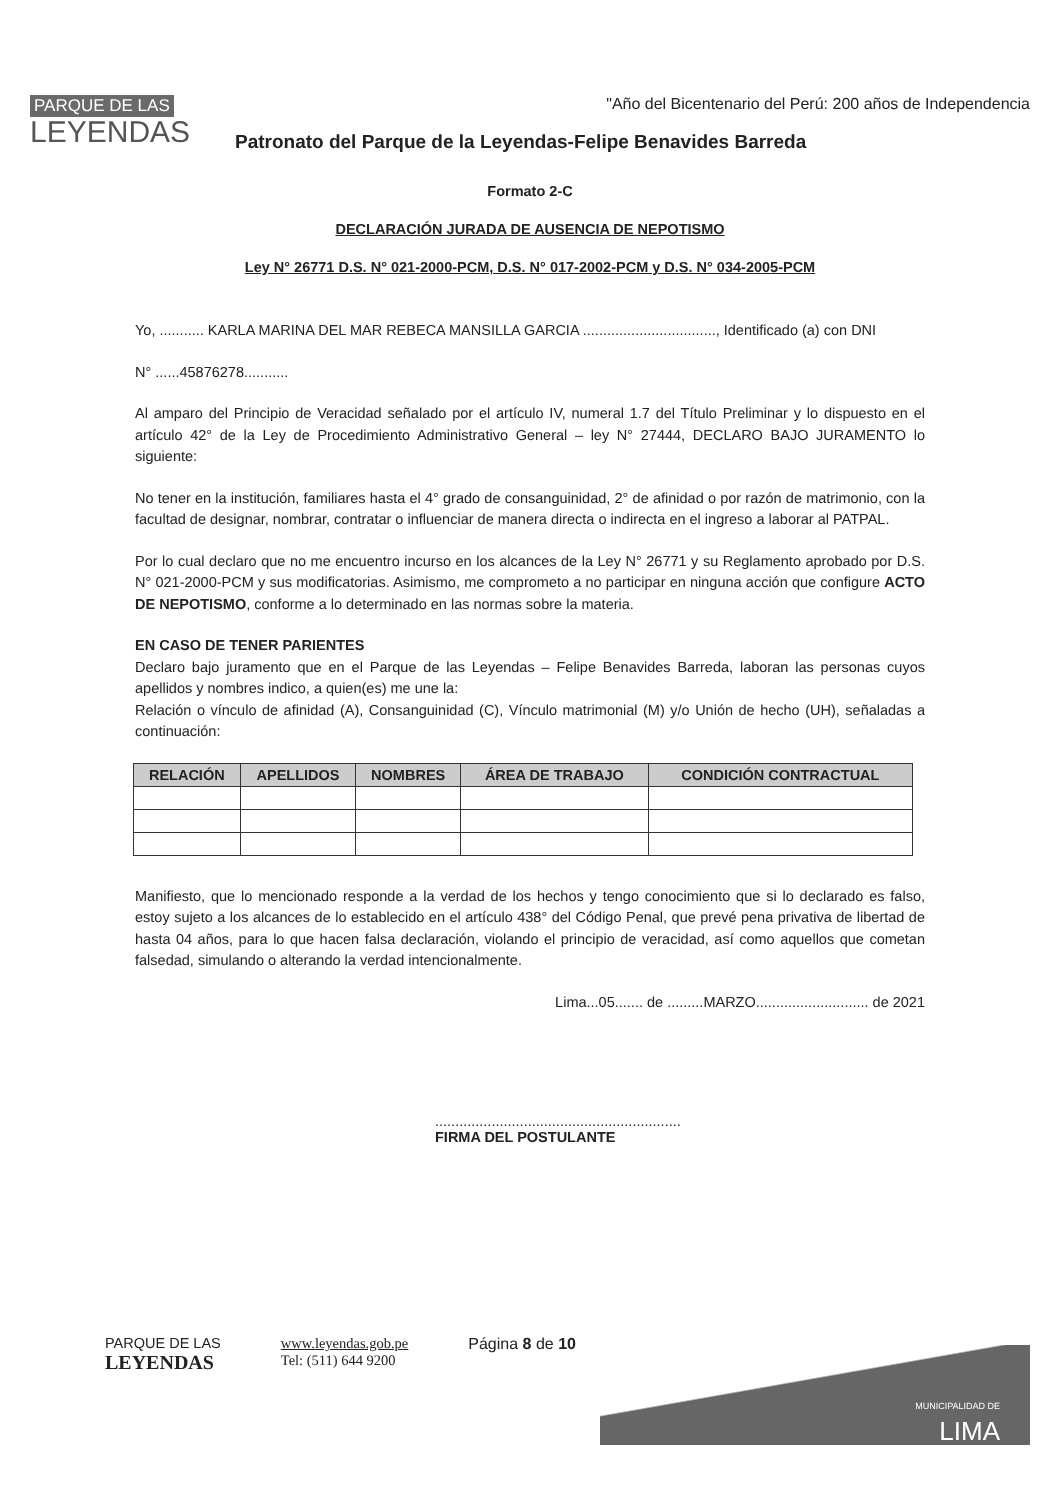PARQUE DE LAS
LEYENDAS
"Año del Bicentenario del Perú: 200 años de Independencia
Patronato del Parque de la Leyendas-Felipe Benavides Barreda
Formato 2-C
DECLARACIÓN JURADA DE AUSENCIA DE NEPOTISMO
Ley N° 26771 D.S. N° 021-2000-PCM, D.S. N° 017-2002-PCM y D.S. N° 034-2005-PCM
Yo, ........... KARLA MARINA DEL MAR REBECA MANSILLA GARCIA ................................., Identificado (a) con DNI
N° ......45876278...........
Al amparo del Principio de Veracidad señalado por el artículo IV, numeral 1.7 del Título Preliminar y lo dispuesto en el artículo 42° de la Ley de Procedimiento Administrativo General – ley N° 27444, DECLARO BAJO JURAMENTO lo siguiente:
No tener en la institución, familiares hasta el 4° grado de consanguinidad, 2° de afinidad o por razón de matrimonio, con la facultad de designar, nombrar, contratar o influenciar de manera directa o indirecta en el ingreso a laborar al PATPAL.
Por lo cual declaro que no me encuentro incurso en los alcances de la Ley N° 26771 y su Reglamento aprobado por D.S. N° 021-2000-PCM y sus modificatorias. Asimismo, me comprometo a no participar en ninguna acción que configure ACTO DE NEPOTISMO, conforme a lo determinado en las normas sobre la materia.
EN CASO DE TENER PARIENTES
Declaro bajo juramento que en el Parque de las Leyendas – Felipe Benavides Barreda, laboran las personas cuyos apellidos y nombres indico, a quien(es) me une la:
Relación o vínculo de afinidad (A), Consanguinidad (C), Vínculo matrimonial (M) y/o Unión de hecho (UH), señaladas a continuación:
| RELACIÓN | APELLIDOS | NOMBRES | ÁREA DE TRABAJO | CONDICIÓN CONTRACTUAL |
| --- | --- | --- | --- | --- |
Manifiesto, que lo mencionado responde a la verdad de los hechos y tengo conocimiento que si lo declarado es falso, estoy sujeto a los alcances de lo establecido en el artículo 438° del Código Penal, que prevé pena privativa de libertad de hasta 04 años, para lo que hacen falsa declaración, violando el principio de veracidad, así como aquellos que cometan falsedad, simulando o alterando la verdad intencionalmente.
Lima...05....... de .........MARZO............................ de 2021
.............................................................
FIRMA DEL POSTULANTE
PARQUE DE LAS
LEYENDAS
www.leyendas.gob.pe
Tel: (511) 644 9200
Página 8 de 10
MUNICIPALIDAD DE
LIMA